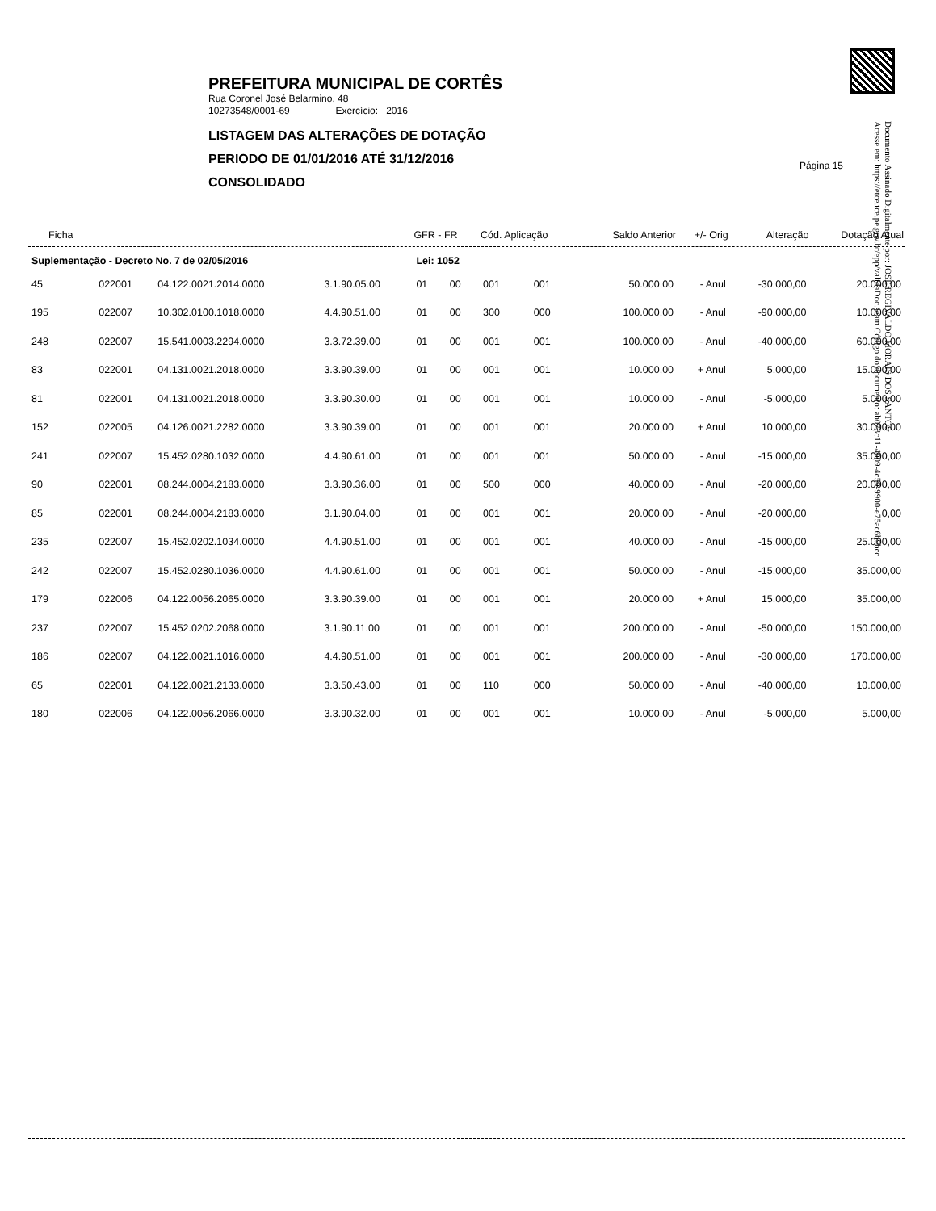PREFEITURA MUNICIPAL DE CORTÊS
Rua Coronel José Belarmino, 48
10273548/0001-69 Exercício: 2016
LISTAGEM DAS ALTERAÇÕES DE DOTAÇÃO
PERIODO DE 01/01/2016 ATÉ 31/12/2016
CONSOLIDADO
Página 15
Documento Assinado Digitalmente por: JOSE REGIVALDO MORAIS DOS SANTOS
Acesse em: https://etce.tce.pe.gov.br/epp/validaDoc.seam Código do documento: ab073c11-4009-4c59-9900-e75ac6b9bcc
| Ficha | | | | GFR - FR | | Cód. Aplicação | | Saldo Anterior | +/- Orig | Alteração | Dotação Atual |
| --- | --- | --- | --- | --- | --- | --- | --- | --- | --- | --- | --- |
| Suplementação - Decreto No. 7 de 02/05/2016 | | | | Lei: 1052 | | | | | | | |
| 45 | 022001 | 04.122.0021.2014.0000 | 3.1.90.05.00 | 01 | 00 | 001 | 001 | 50.000,00 | - Anul | -30.000,00 | 20.000,00 |
| 195 | 022007 | 10.302.0100.1018.0000 | 4.4.90.51.00 | 01 | 00 | 300 | 000 | 100.000,00 | - Anul | -90.000,00 | 10.000,00 |
| 248 | 022007 | 15.541.0003.2294.0000 | 3.3.72.39.00 | 01 | 00 | 001 | 001 | 100.000,00 | - Anul | -40.000,00 | 60.000,00 |
| 83 | 022001 | 04.131.0021.2018.0000 | 3.3.90.39.00 | 01 | 00 | 001 | 001 | 10.000,00 | + Anul | 5.000,00 | 15.000,00 |
| 81 | 022001 | 04.131.0021.2018.0000 | 3.3.90.30.00 | 01 | 00 | 001 | 001 | 10.000,00 | - Anul | -5.000,00 | 5.000,00 |
| 152 | 022005 | 04.126.0021.2282.0000 | 3.3.90.39.00 | 01 | 00 | 001 | 001 | 20.000,00 | + Anul | 10.000,00 | 30.000,00 |
| 241 | 022007 | 15.452.0280.1032.0000 | 4.4.90.61.00 | 01 | 00 | 001 | 001 | 50.000,00 | - Anul | -15.000,00 | 35.000,00 |
| 90 | 022001 | 08.244.0004.2183.0000 | 3.3.90.36.00 | 01 | 00 | 500 | 000 | 40.000,00 | - Anul | -20.000,00 | 20.000,00 |
| 85 | 022001 | 08.244.0004.2183.0000 | 3.1.90.04.00 | 01 | 00 | 001 | 001 | 20.000,00 | - Anul | -20.000,00 | 0,00 |
| 235 | 022007 | 15.452.0202.1034.0000 | 4.4.90.51.00 | 01 | 00 | 001 | 001 | 40.000,00 | - Anul | -15.000,00 | 25.000,00 |
| 242 | 022007 | 15.452.0280.1036.0000 | 4.4.90.61.00 | 01 | 00 | 001 | 001 | 50.000,00 | - Anul | -15.000,00 | 35.000,00 |
| 179 | 022006 | 04.122.0056.2065.0000 | 3.3.90.39.00 | 01 | 00 | 001 | 001 | 20.000,00 | + Anul | 15.000,00 | 35.000,00 |
| 237 | 022007 | 15.452.0202.2068.0000 | 3.1.90.11.00 | 01 | 00 | 001 | 001 | 200.000,00 | - Anul | -50.000,00 | 150.000,00 |
| 186 | 022007 | 04.122.0021.1016.0000 | 4.4.90.51.00 | 01 | 00 | 001 | 001 | 200.000,00 | - Anul | -30.000,00 | 170.000,00 |
| 65 | 022001 | 04.122.0021.2133.0000 | 3.3.50.43.00 | 01 | 00 | 110 | 000 | 50.000,00 | - Anul | -40.000,00 | 10.000,00 |
| 180 | 022006 | 04.122.0056.2066.0000 | 3.3.90.32.00 | 01 | 00 | 001 | 001 | 10.000,00 | - Anul | -5.000,00 | 5.000,00 |